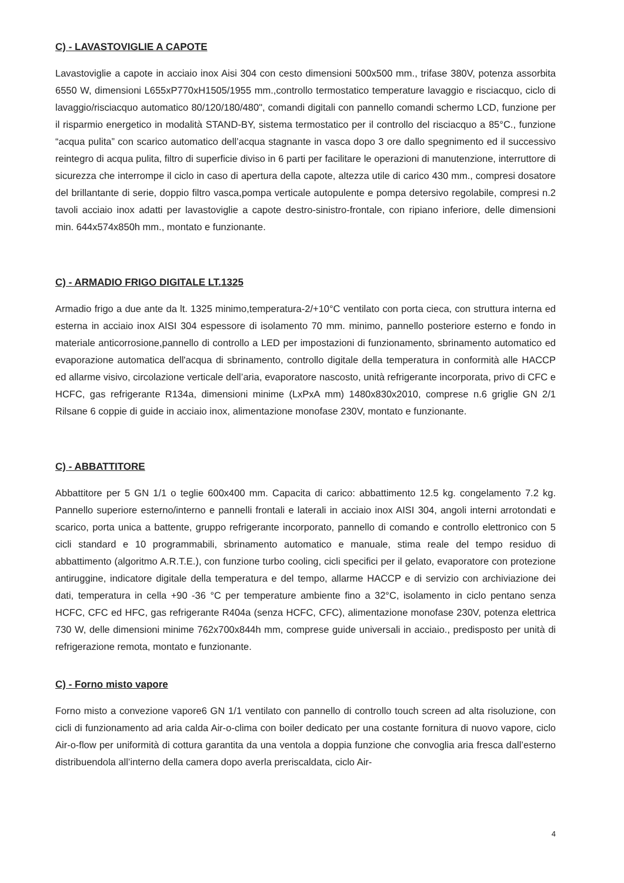C) - LAVASTOVIGLIE A CAPOTE
Lavastoviglie a capote in acciaio inox Aisi 304 con cesto dimensioni 500x500 mm., trifase 380V, potenza assorbita 6550 W, dimensioni L655xP770xH1505/1955 mm.,controllo termostatico temperature lavaggio e risciacquo, ciclo di lavaggio/risciacquo automatico 80/120/180/480", comandi digitali con pannello comandi schermo LCD, funzione per il risparmio energetico in modalità STAND-BY, sistema termostatico per il controllo del risciacquo a 85°C., funzione “acqua pulita” con scarico automatico dell’acqua stagnante in vasca dopo 3 ore dallo spegnimento ed il successivo reintegro di acqua pulita, filtro di superficie diviso in 6 parti per facilitare le operazioni di manutenzione, interruttore di sicurezza che interrompe il ciclo in caso di apertura della capote, altezza utile di carico 430 mm., compresi dosatore del brillantante di serie, doppio filtro vasca,pompa verticale autopulente e pompa detersivo regolabile, compresi n.2 tavoli acciaio inox adatti per lavastoviglie a capote destro-sinistro-frontale, con ripiano inferiore, delle dimensioni min. 644x574x850h mm., montato e funzionante.
C) - ARMADIO FRIGO DIGITALE LT.1325
Armadio frigo a due ante da lt. 1325 minimo,temperatura-2/+10°C ventilato con porta cieca, con struttura interna ed esterna in acciaio inox AISI 304 espessore di isolamento 70 mm. minimo, pannello posteriore esterno e fondo in materiale anticorrosione,pannello di controllo a LED per impostazioni di funzionamento, sbrinamento automatico ed evaporazione automatica dell'acqua di sbrinamento, controllo digitale della temperatura in conformità alle HACCP ed allarme visivo, circolazione verticale dell’aria, evaporatore nascosto, unità refrigerante incorporata, privo di CFC e HCFC, gas refrigerante R134a, dimensioni minime (LxPxA mm) 1480x830x2010, comprese n.6 griglie GN 2/1 Rilsane 6 coppie di guide in acciaio inox, alimentazione monofase 230V, montato e funzionante.
C) - ABBATTITORE
Abbattitore per 5 GN 1/1 o teglie 600x400 mm. Capacita di carico: abbattimento 12.5 kg. congelamento 7.2 kg. Pannello superiore esterno/interno e pannelli frontali e laterali in acciaio inox AISI 304, angoli interni arrotondati e scarico, porta unica a battente, gruppo refrigerante incorporato, pannello di comando e controllo elettronico con 5 cicli standard e 10 programmabili, sbrinamento automatico e manuale, stima reale del tempo residuo di abbattimento (algoritmo A.R.T.E.), con funzione turbo cooling, cicli specifici per il gelato, evaporatore con protezione antiruggine, indicatore digitale della temperatura e del tempo, allarme HACCP e di servizio con archiviazione dei dati, temperatura in cella +90 -36 °C per temperature ambiente fino a 32°C, isolamento in ciclo pentano senza HCFC, CFC ed HFC, gas refrigerante R404a (senza HCFC, CFC), alimentazione monofase 230V, potenza elettrica 730 W, delle dimensioni minime 762x700x844h mm, comprese guide universali in acciaio., predisposto per unità di refrigerazione remota, montato e funzionante.
C) - Forno misto vapore
Forno misto a convezione vapore6 GN 1/1 ventilato con pannello di controllo touch screen ad alta risoluzione, con cicli di funzionamento ad aria calda Air-o-clima con boiler dedicato per una costante fornitura di nuovo vapore, ciclo Air-o-flow per uniformità di cottura garantita da una ventola a doppia funzione che convoglia aria fresca dall’esterno distribuendola all’interno della camera dopo averla preriscaldata, ciclo Air-
4